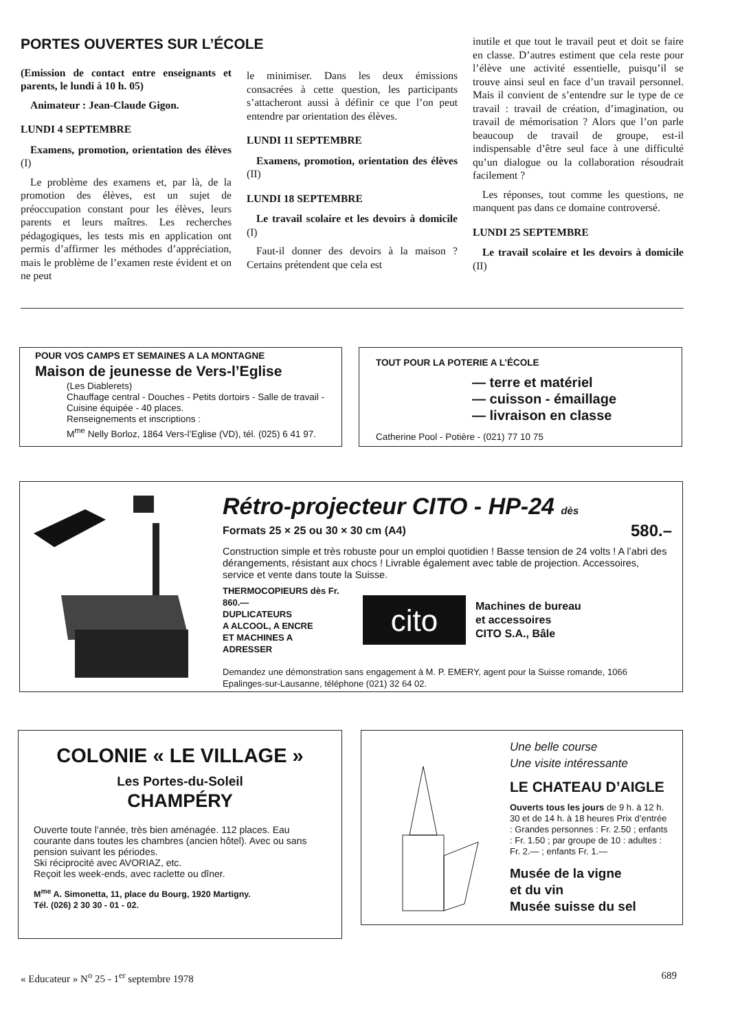PORTES OUVERTES SUR L’ÉCOLE
(Emission de contact entre enseignants et parents, le lundi à 10 h. 05)
Animateur : Jean-Claude Gigon.
LUNDI 4 SEPTEMBRE
Examens, promotion, orientation des élèves (I)
Le problème des examens et, par là, de la promotion des élèves, est un sujet de préoccupation constant pour les élèves, leurs parents et leurs maîtres. Les recherches pédagogiques, les tests mis en application ont permis d’affirmer les méthodes d’appréciation, mais le problème de l’examen reste évident et on ne peut
le minimiser. Dans les deux émissions consacrées à cette question, les participants s’attacheront aussi à définir ce que l’on peut entendre par orientation des élèves.
LUNDI 11 SEPTEMBRE
Examens, promotion, orientation des élèves (II)
LUNDI 18 SEPTEMBRE
Le travail scolaire et les devoirs à domicile (I)
Faut-il donner des devoirs à la maison ? Certains prétendent que cela est
inutile et que tout le travail peut et doit se faire en classe. D’autres estiment que cela reste pour l’élève une activité essentielle, puisqu’il se trouve ainsi seul en face d’un travail personnel. Mais il convient de s’entendre sur le type de ce travail : travail de création, d’imagination, ou travail de mémorisation ? Alors que l’on parle beaucoup de travail de groupe, est-il indispensable d’être seul face à une difficulté qu’un dialogue ou la collaboration résoudrait facilement ?
Les réponses, tout comme les questions, ne manquent pas dans ce domaine controversé.
LUNDI 25 SEPTEMBRE
Le travail scolaire et les devoirs à domicile (II)
POUR VOS CAMPS ET SEMAINES A LA MONTAGNE
Maison de jeunesse de Vers-l’Eglise
(Les Diablerets)
Chauffage central - Douches - Petits dortoirs - Salle de travail - Cuisine équipée - 40 places.
Renseignements et inscriptions :
M<sup>me</sup> Nelly Borloz, 1864 Vers-l’Eglise (VD), tél. (025) 6 41 97.
TOUT POUR LA POTERIE A L’ÉCOLE
— terre et matériel
— cuisson - émaillage
— livraison en classe
Catherine Pool - Potière - (021) 77 10 75
Rétro-projecteur CITO - HP-24 dès
Formats 25 × 25 ou 30 × 30 cm (A4) 580.–
Construction simple et très robuste pour un emploi quotidien ! Basse tension de 24 volts ! A l’abri des dérangements, résistant aux chocs ! Livrable également avec table de projection. Accessoires, service et vente dans toute la Suisse.
THERMOCOPIEURS dès Fr. 860.—
DUPLICATEURS
A ALCOOL, A ENCRE
ET MACHINES A
ADRESSER
cito
Machines de bureau
et accessoires
CITO S.A., Bâle
Demandez une démonstration sans engagement à M. P. EMERY, agent pour la Suisse romande, 1066 Epalinges-sur-Lausanne, téléphone (021) 32 64 02.
COLONIE « LE VILLAGE »
Les Portes-du-Soleil
CHAMPÉRY
Ouverte toute l’année, très bien aménagée. 112 places. Eau courante dans toutes les chambres (ancien hôtel). Avec ou sans pension suivant les périodes.
Ski réciprocité avec AVORIAZ, etc.
Reçoit les week-ends, avec raclette ou dîner.
M<sup>me</sup> A. Simonetta, 11, place du Bourg, 1920 Martigny.
Tél. (026) 2 30 30 - 01 - 02.
Une belle course
Une visite intéressante
LE CHATEAU D’AIGLE
Ouverts tous les jours de 9 h. à 12 h. 30 et de 14 h. à 18 heures Prix d’entrée : Grandes personnes : Fr. 2.50 ; enfants : Fr. 1.50 ; par groupe de 10 : adultes : Fr. 2.— ; enfants Fr. 1.—
Musée de la vigne
et du vin
Musée suisse du sel
« Educateur » N<sup>o</sup> 25 - 1<sup>er</sup> septembre 1978 689